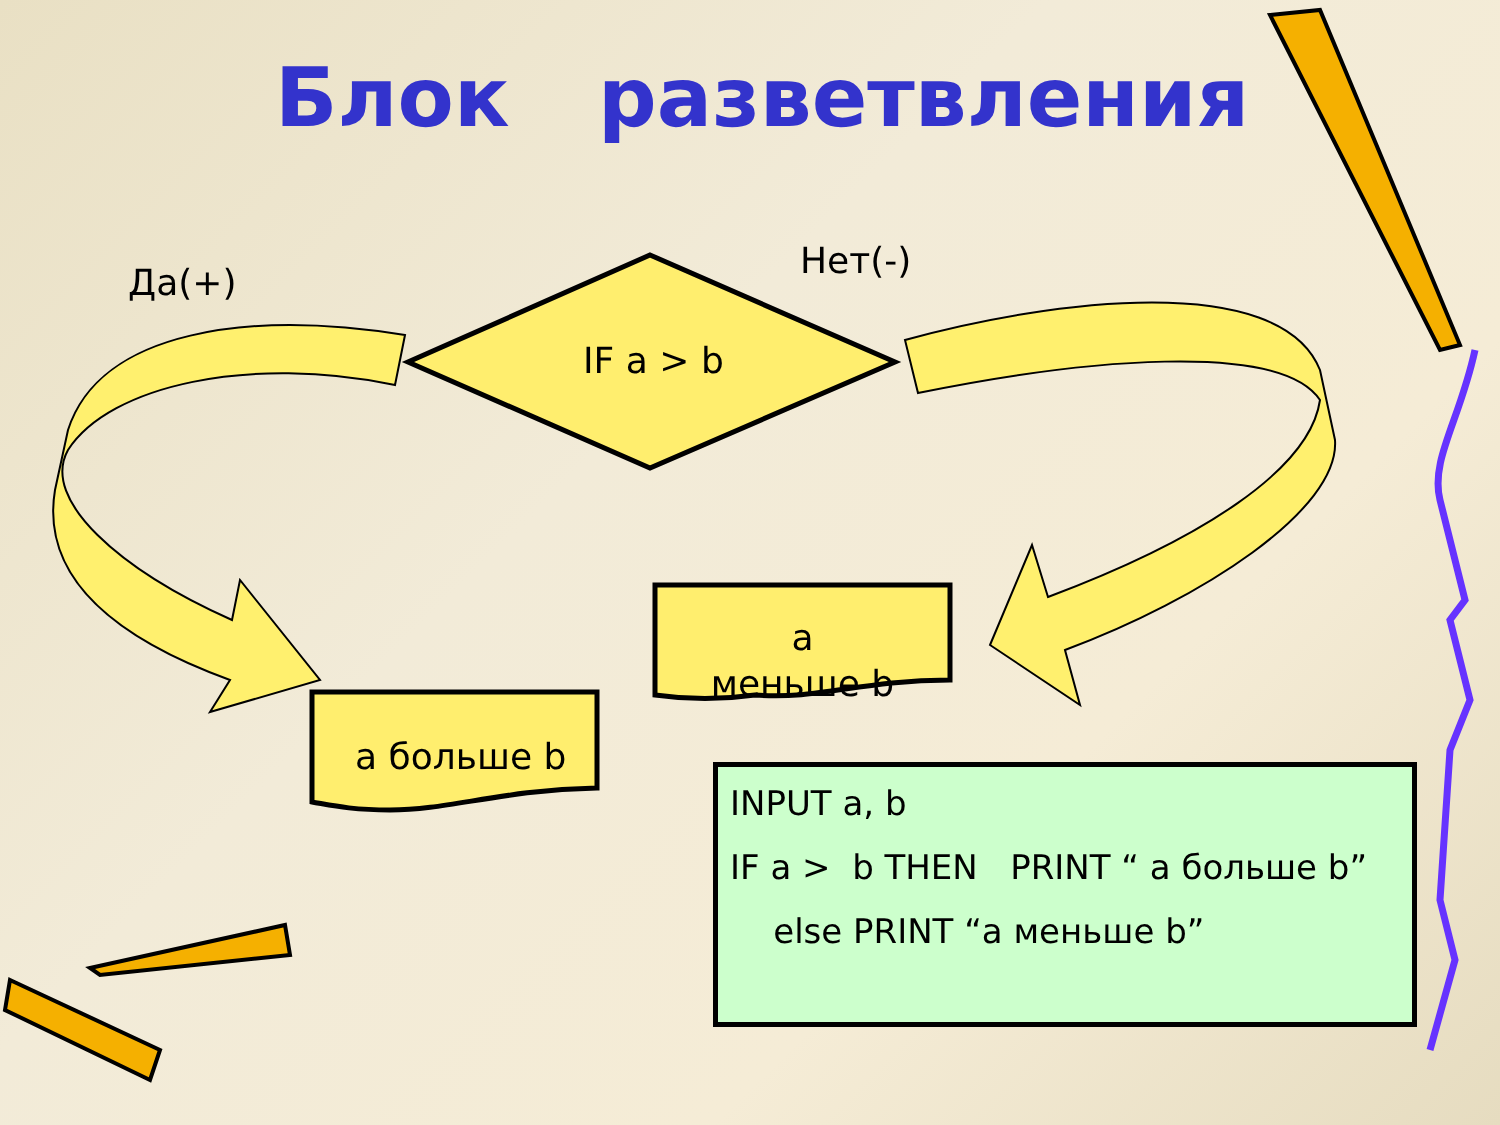Блок разветвления
Да(+)
Нет(-)
IF a > b
a
меньше b
a больше b
INPUT a, b
IF a > b THEN PRINT “ a больше b”
else PRINT “a меньше b”